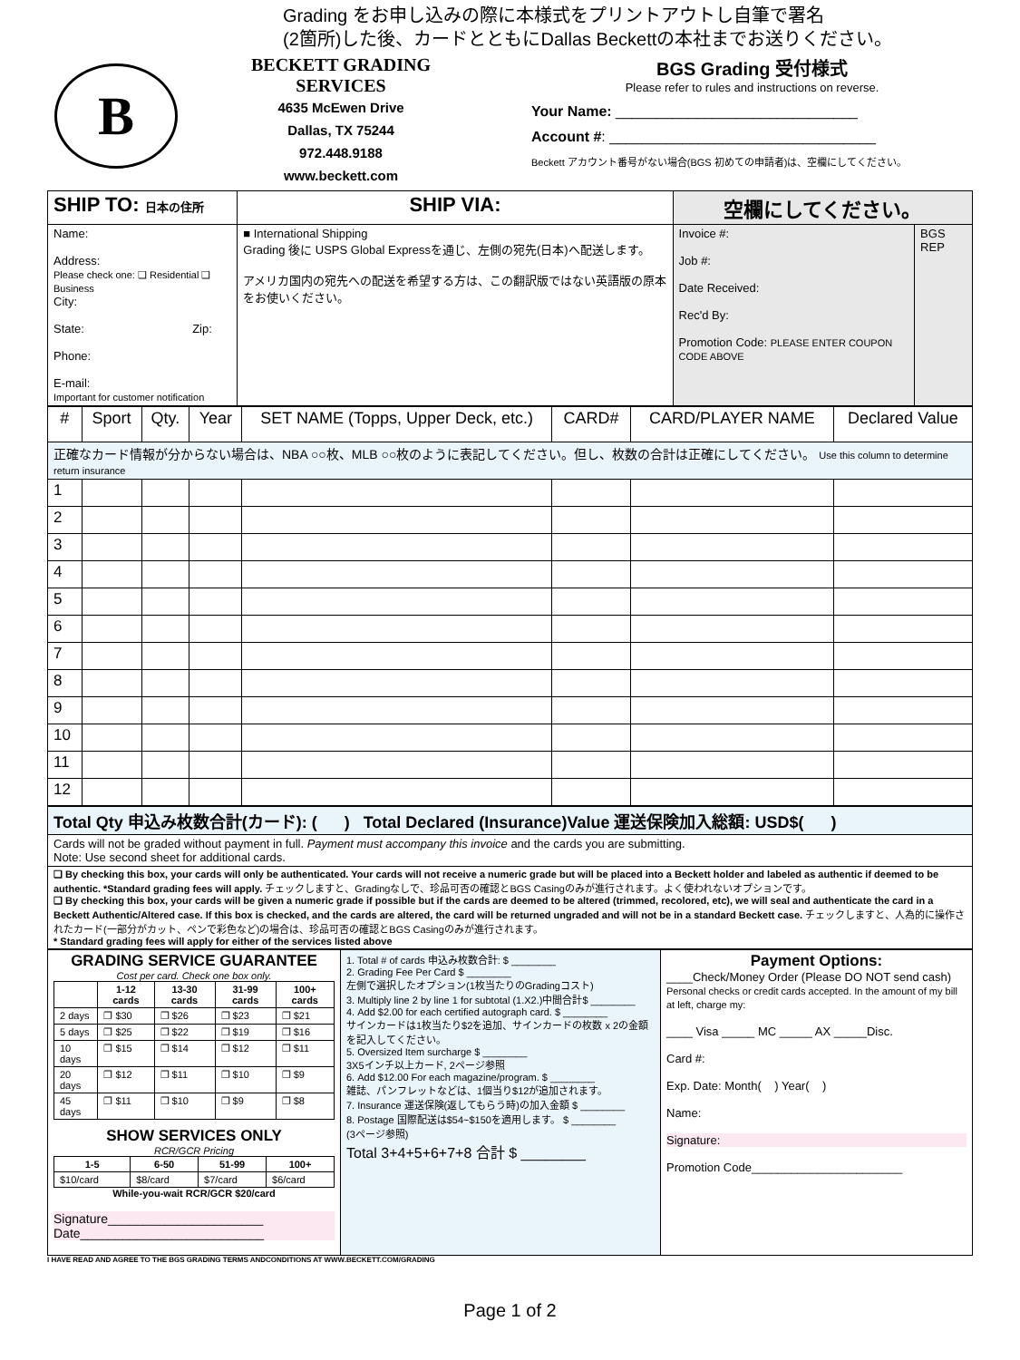Grading をお申し込みの際に本様式をプリントアウトし自筆で署名
(2箇所)した後、カードとともにDallas Beckettの本社までお送りください。
B
BECKETT GRADING SERVICES
4635 McEwen Drive
Dallas, TX 75244
972.448.9188
www.beckett.com
BGS Grading 受付様式
Please refer to rules and instructions on reverse.
Your Name: ______________________________
Account #: _________________________________
Beckett アカウント番号がない場合(BGS 初めての申請者)は、空欄にしてください。
| SHIP TO: 日本の住所 | SHIP VIA: | 空欄にしてください。 | |
| --- | --- | --- | --- |
| Name: Address: Please check one: ❑ Residential ❑ Business City: State: Zip: Phone: E-mail: Important for customer notification | ■ International Shipping Grading 後に USPS Global Expressを通じ、左側の宛先(日本)へ配送します。 アメリカ国内の宛先への配送を希望する方は、この翻訳版ではない英語版の原本をお使いください。 | Invoice #: Job #: Date Received: Rec'd By: Promotion Code: PLEASE ENTER COUPON CODE ABOVE | BGS REP |
| # | Sport | Qty. | Year | SET NAME (Topps, Upper Deck, etc.) | CARD# | CARD/PLAYER NAME | Declared Value |
| --- | --- | --- | --- | --- | --- | --- | --- |
| 正確なカード情報が分からない場合は、NBA ○○枚、MLB ○○枚のように表記してください。但し、枚数の合計は正確にしてください。 Use this column to determine return insurance | | | | | | | |
| 1 | | | | | | | |
| 2 | | | | | | | |
| 3 | | | | | | | |
| 4 | | | | | | | |
| 5 | | | | | | | |
| 6 | | | | | | | |
| 7 | | | | | | | |
| 8 | | | | | | | |
| 9 | | | | | | | |
| 10 | | | | | | | |
| 11 | | | | | | | |
| 12 | | | | | | | |
| Total Qty 申込み枚数合計(カード): ( ) Total Declared (Insurance)Value 運送保険加入総額: USD$( ) |
| Cards will not be graded without payment in full. Payment must accompany this invoice and the cards you are submitting. Note: Use second sheet for additional cards. |
| ❑ By checking this box, your cards will only be authenticated. Your cards will not receive a numeric grade but will be placed into a Beckett holder and labeled as authentic if deemed to be authentic. *Standard grading fees will apply. チェックしますと、Gradingなしで、珍品可否の確認とBGS Casingのみが進行されます。よく使われないオプションです。 ❑ By checking this box, your cards will be given a numeric grade if possible but if the cards are deemed to be altered (trimmed, recolored, etc), we will seal and authenticate the card in a Beckett Authentic/Altered case. If this box is checked, and the cards are altered, the card will be returned ungraded and will not be in a standard Beckett case. チェックしますと、人為的に操作されたカード(一部分がカット、ペンで彩色など)の場合は、珍品可否の確認とBGS Casingのみが進行されます。 * Standard grading fees will apply for either of the services listed above |
| GRADING SERVICE GUARANTEE Cost per card. Check one box only. / / 1-12 cards / 13-30 cards / 31-99 cards / 100+ cards / / --- / --- / --- / --- / --- / / 2 days / ❐ $30 / ❐ $26 / ❐ $23 / ❐ $21 / / 5 days / ❐ $25 / ❐ $22 / ❐ $19 / ❐ $16 / / 10 days / ❐ $15 / ❐ $14 / ❐ $12 / ❐ $11 / / 20 days / ❐ $12 / ❐ $11 / ❐ $10 / ❐ $9 / / 45 days / ❐ $11 / ❐ $10 / ❐ $9 / ❐ $8 / SHOW SERVICES ONLY RCR/GCR Pricing / 1-5 / 6-50 / 51-99 / 100+ / / --- / --- / --- / --- / / $10/card / $8/card / $7/card / $6/card / While-you-wait RCR/GCR $20/card Signature______________________ Date__________________________ | 1. Total # of cards 申込み枚数合計: $ ________ 2. Grading Fee Per Card $ ________ 左側で選択したオプション(1枚当たりのGradingコスト) 3. Multiply line 2 by line 1 for subtotal (1.X2.)中間合計$ ________ 4. Add $2.00 for each certified autograph card. $ ________ サインカードは1枚当たり$2を追加、サインカードの枚数 x 2の金額を記入してください。 5. Oversized Item surcharge $ ________ 3X5インチ以上カード, 2ページ参照 6. Add $12.00 For each magazine/program. $ ________ 雑誌、パンフレットなどは、1個当り$12が追加されます。 7. Insurance 運送保険(返してもらう時)の加入金額 $ ________ 8. Postage 国際配送は$54~$150を適用します。 $ ________ (3ページ参照) Total 3+4+5+6+7+8 合計 $ ________ | Payment Options: ____Check/Money Order (Please DO NOT send cash) Personal checks or credit cards accepted. In the amount of my bill at left, charge my: ____ Visa _____ MC _____ AX _____Disc. Card #: Exp. Date: Month( ) Year( ) Name: Signature: Promotion Code_______________________ |
I HAVE READ AND AGREE TO THE BGS GRADING TERMS ANDCONDITIONS AT WWW.BECKETT.COM/GRADING
Page 1 of 2